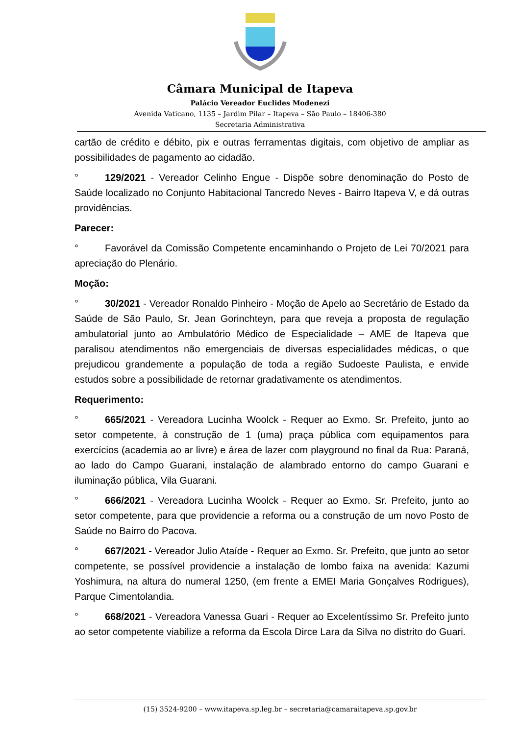Câmara Municipal de Itapeva
Palácio Vereador Euclides Modenezi
Avenida Vaticano, 1135 – Jardim Pilar – Itapeva – São Paulo – 18406-380
Secretaria Administrativa
cartão de crédito e débito, pix e outras ferramentas digitais, com objetivo de ampliar as possibilidades de pagamento ao cidadão.
° 129/2021 - Vereador Celinho Engue - Dispõe sobre denominação do Posto de Saúde localizado no Conjunto Habitacional Tancredo Neves - Bairro Itapeva V, e dá outras providências.
Parecer:
° Favorável da Comissão Competente encaminhando o Projeto de Lei 70/2021 para apreciação do Plenário.
Moção:
° 30/2021 - Vereador Ronaldo Pinheiro - Moção de Apelo ao Secretário de Estado da Saúde de São Paulo, Sr. Jean Gorinchteyn, para que reveja a proposta de regulação ambulatorial junto ao Ambulatório Médico de Especialidade – AME de Itapeva que paralisou atendimentos não emergenciais de diversas especialidades médicas, o que prejudicou grandemente a população de toda a região Sudoeste Paulista, e envide estudos sobre a possibilidade de retornar gradativamente os atendimentos.
Requerimento:
° 665/2021 - Vereadora Lucinha Woolck - Requer ao Exmo. Sr. Prefeito, junto ao setor competente, à construção de 1 (uma) praça pública com equipamentos para exercícios (academia ao ar livre) e área de lazer com playground no final da Rua: Paraná, ao lado do Campo Guarani, instalação de alambrado entorno do campo Guarani e iluminação pública, Vila Guarani.
° 666/2021 - Vereadora Lucinha Woolck - Requer ao Exmo. Sr. Prefeito, junto ao setor competente, para que providencie a reforma ou a construção de um novo Posto de Saúde no Bairro do Pacova.
° 667/2021 - Vereador Julio Ataíde - Requer ao Exmo. Sr. Prefeito, que junto ao setor competente, se possível providencie a instalação de lombo faixa na avenida: Kazumi Yoshimura, na altura do numeral 1250, (em frente a EMEI Maria Gonçalves Rodrigues), Parque Cimentolandia.
° 668/2021 - Vereadora Vanessa Guari - Requer ao Excelentíssimo Sr. Prefeito junto ao setor competente viabilize a reforma da Escola Dirce Lara da Silva no distrito do Guari.
(15) 3524-9200 – www.itapeva.sp.leg.br – secretaria@camaraitapeva.sp.gov.br